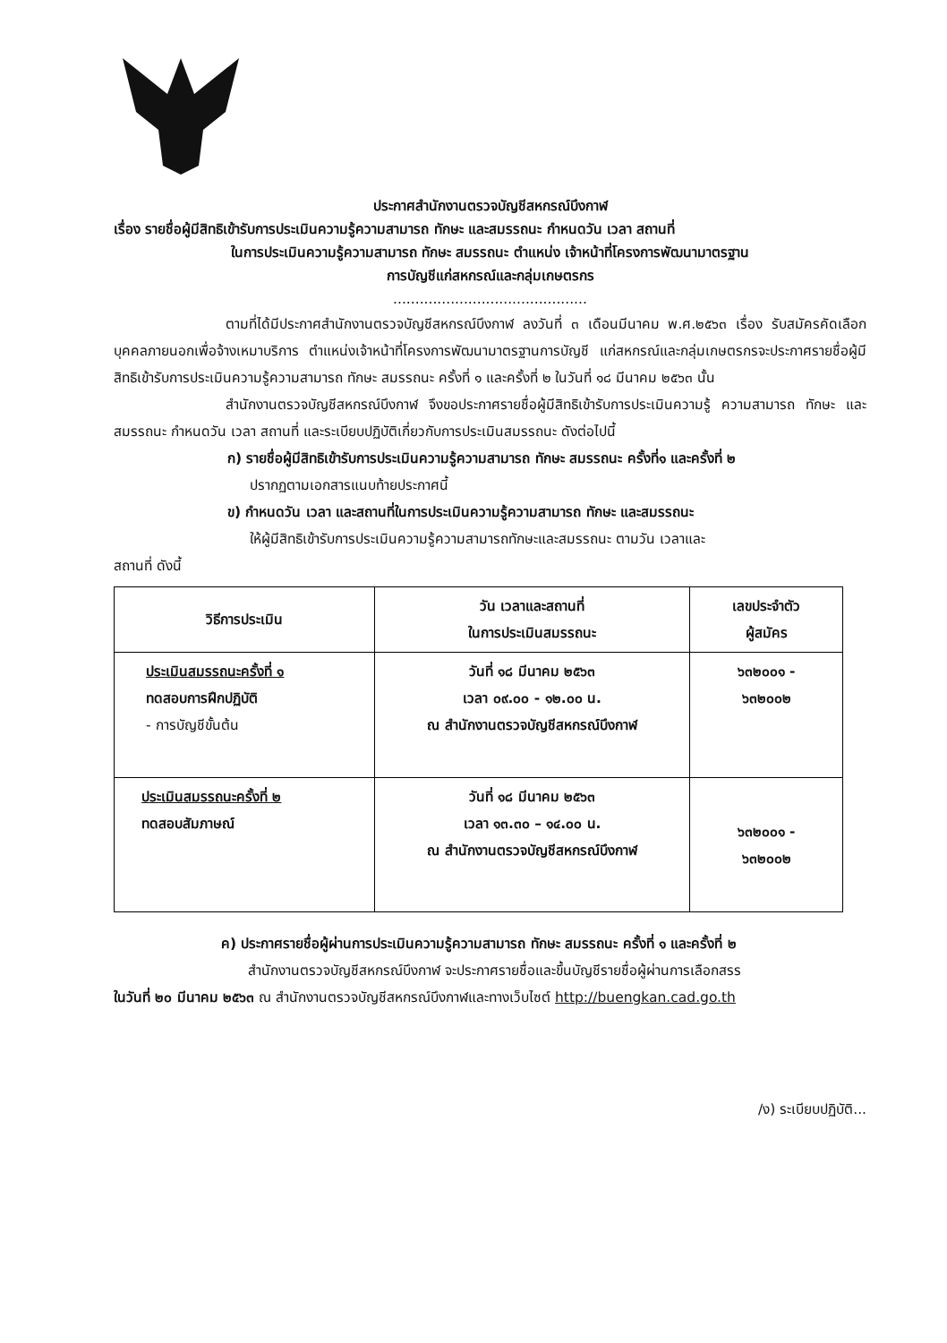ประกาศสำนักงานตรวจบัญชีสหกรณ์บึงกาฬ
เรื่อง รายชื่อผู้มีสิทธิเข้ารับการประเมินความรู้ความสามารถ ทักษะ และสมรรถนะ กำหนดวัน เวลา สถานที่
ในการประเมินความรู้ความสามารถ ทักษะ สมรรถนะ ตำแหน่ง เจ้าหน้าที่โครงการพัฒนามาตรฐาน
การบัญชีแก่สหกรณ์และกลุ่มเกษตรกร
............................................
ตามที่ได้มีประกาศสำนักงานตรวจบัญชีสหกรณ์บึงกาฬ ลงวันที่ ๓ เดือนมีนาคม พ.ศ.๒๕๖๓ เรื่อง รับสมัครคัดเลือกบุคคลภายนอกเพื่อจ้างเหมาบริการ ตำแหน่งเจ้าหน้าที่โครงการพัฒนามาตรฐานการบัญชี แก่สหกรณ์และกลุ่มเกษตรกรจะประกาศรายชื่อผู้มีสิทธิเข้ารับการประเมินความรู้ความสามารถ ทักษะ สมรรถนะ ครั้งที่ ๑ และครั้งที่ ๒ ในวันที่ ๑๘ มีนาคม ๒๕๖๓ นั้น
สำนักงานตรวจบัญชีสหกรณ์บึงกาฬ จึงขอประกาศรายชื่อผู้มีสิทธิเข้ารับการประเมินความรู้ ความสามารถ ทักษะ และสมรรถนะ กำหนดวัน เวลา สถานที่ และระเบียบปฏิบัติเกี่ยวกับการประเมินสมรรถนะ ดังต่อไปนี้
ก) รายชื่อผู้มีสิทธิเข้ารับการประเมินความรู้ความสามารถ ทักษะ สมรรถนะ ครั้งที่๑ และครั้งที่ ๒
ปรากฏตามเอกสารแนบท้ายประกาศนี้
ข) กำหนดวัน เวลา และสถานที่ในการประเมินความรู้ความสามารถ ทักษะ และสมรรถนะ
ให้ผู้มีสิทธิเข้ารับการประเมินความรู้ความสามารถทักษะและสมรรถนะ ตามวัน เวลาและ
สถานที่ ดังนี้
| วิธีการประเมิน | วัน เวลาและสถานที่ ในการประเมินสมรรถนะ | เลขประจำตัว ผู้สมัคร |
| --- | --- | --- |
| ประเมินสมรรถนะครั้งที่ ๑ ทดสอบการฝึกปฏิบัติ - การบัญชีขั้นต้น | วันที่ ๑๘ มีนาคม ๒๕๖๓ เวลา ๐๙.๐๐ - ๑๒.๐๐ น. ณ สำนักงานตรวจบัญชีสหกรณ์บึงกาฬ | ๖๓๒๐๐๑ - ๖๓๒๐๐๒ |
| ประเมินสมรรถนะครั้งที่ ๒ ทดสอบสัมภาษณ์ | วันที่ ๑๘ มีนาคม ๒๕๖๓ เวลา ๑๓.๓๐ – ๑๔.๐๐ น. ณ สำนักงานตรวจบัญชีสหกรณ์บึงกาฬ | ๖๓๒๐๐๑ - ๖๓๒๐๐๒ |
ค) ประกาศรายชื่อผู้ผ่านการประเมินความรู้ความสามารถ ทักษะ สมรรถนะ ครั้งที่ ๑ และครั้งที่ ๒
สำนักงานตรวจบัญชีสหกรณ์บึงกาฬ จะประกาศรายชื่อและขึ้นบัญชีรายชื่อผู้ผ่านการเลือกสรร
ในวันที่ ๒๐ มีนาคม ๒๕๖๓ ณ สำนักงานตรวจบัญชีสหกรณ์บึงกาฬและทางเว็บไซต์ http://buengkan.cad.go.th
/ง) ระเบียบปฏิบัติ...